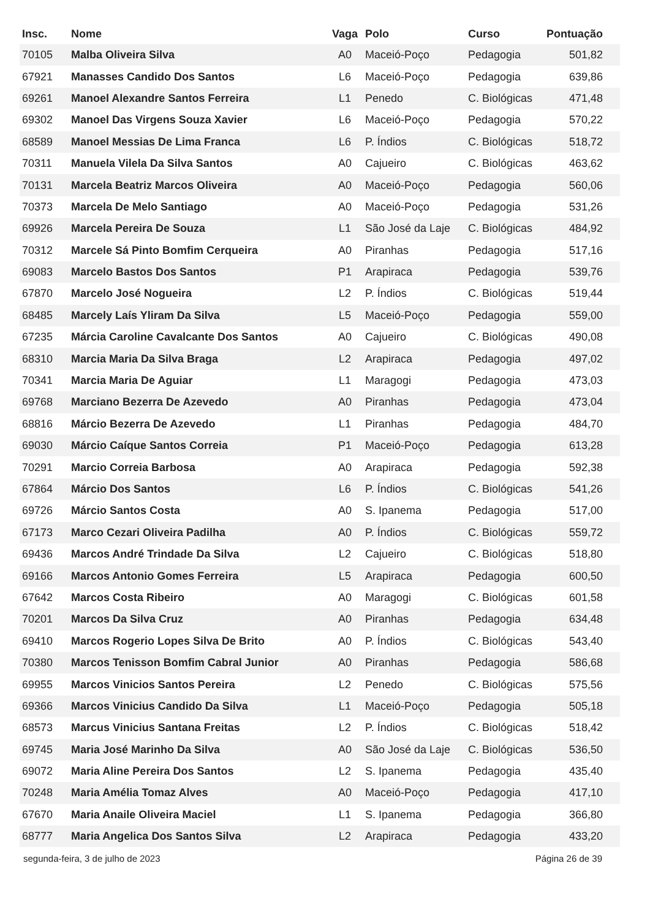| Insc. | Nome | Vaga | Polo | Curso | Pontuação |
| --- | --- | --- | --- | --- | --- |
| 70105 | Malba Oliveira Silva | A0 | Maceió-Poço | Pedagogia | 501,82 |
| 67921 | Manasses Candido Dos Santos | L6 | Maceió-Poço | Pedagogia | 639,86 |
| 69261 | Manoel Alexandre Santos Ferreira | L1 | Penedo | C. Biológicas | 471,48 |
| 69302 | Manoel Das Virgens Souza Xavier | L6 | Maceió-Poço | Pedagogia | 570,22 |
| 68589 | Manoel Messias De Lima Franca | L6 | P. Índios | C. Biológicas | 518,72 |
| 70311 | Manuela Vilela Da Silva Santos | A0 | Cajueiro | C. Biológicas | 463,62 |
| 70131 | Marcela Beatriz Marcos Oliveira | A0 | Maceió-Poço | Pedagogia | 560,06 |
| 70373 | Marcela De Melo Santiago | A0 | Maceió-Poço | Pedagogia | 531,26 |
| 69926 | Marcela Pereira De Souza | L1 | São José da Laje | C. Biológicas | 484,92 |
| 70312 | Marcele Sá Pinto Bomfim Cerqueira | A0 | Piranhas | Pedagogia | 517,16 |
| 69083 | Marcelo Bastos Dos Santos | P1 | Arapiraca | Pedagogia | 539,76 |
| 67870 | Marcelo José Nogueira | L2 | P. Índios | C. Biológicas | 519,44 |
| 68485 | Marcely Laís Yliram Da Silva | L5 | Maceió-Poço | Pedagogia | 559,00 |
| 67235 | Márcia Caroline Cavalcante Dos Santos | A0 | Cajueiro | C. Biológicas | 490,08 |
| 68310 | Marcia Maria Da Silva Braga | L2 | Arapiraca | Pedagogia | 497,02 |
| 70341 | Marcia Maria De Aguiar | L1 | Maragogi | Pedagogia | 473,03 |
| 69768 | Marciano Bezerra De Azevedo | A0 | Piranhas | Pedagogia | 473,04 |
| 68816 | Márcio Bezerra De Azevedo | L1 | Piranhas | Pedagogia | 484,70 |
| 69030 | Márcio Caíque Santos Correia | P1 | Maceió-Poço | Pedagogia | 613,28 |
| 70291 | Marcio Correia Barbosa | A0 | Arapiraca | Pedagogia | 592,38 |
| 67864 | Márcio Dos Santos | L6 | P. Índios | C. Biológicas | 541,26 |
| 69726 | Márcio Santos Costa | A0 | S. Ipanema | Pedagogia | 517,00 |
| 67173 | Marco Cezari Oliveira Padilha | A0 | P. Índios | C. Biológicas | 559,72 |
| 69436 | Marcos André Trindade Da Silva | L2 | Cajueiro | C. Biológicas | 518,80 |
| 69166 | Marcos Antonio Gomes Ferreira | L5 | Arapiraca | Pedagogia | 600,50 |
| 67642 | Marcos Costa Ribeiro | A0 | Maragogi | C. Biológicas | 601,58 |
| 70201 | Marcos Da Silva Cruz | A0 | Piranhas | Pedagogia | 634,48 |
| 69410 | Marcos Rogerio Lopes Silva De Brito | A0 | P. Índios | C. Biológicas | 543,40 |
| 70380 | Marcos Tenisson Bomfim Cabral Junior | A0 | Piranhas | Pedagogia | 586,68 |
| 69955 | Marcos Vinicios Santos Pereira | L2 | Penedo | C. Biológicas | 575,56 |
| 69366 | Marcos Vinicius Candido Da Silva | L1 | Maceió-Poço | Pedagogia | 505,18 |
| 68573 | Marcus Vinicius Santana Freitas | L2 | P. Índios | C. Biológicas | 518,42 |
| 69745 | Maria José Marinho Da Silva | A0 | São José da Laje | C. Biológicas | 536,50 |
| 69072 | Maria Aline Pereira Dos Santos | L2 | S. Ipanema | Pedagogia | 435,40 |
| 70248 | Maria Amélia Tomaz Alves | A0 | Maceió-Poço | Pedagogia | 417,10 |
| 67670 | Maria Anaile Oliveira Maciel | L1 | S. Ipanema | Pedagogia | 366,80 |
| 68777 | Maria Angelica Dos Santos Silva | L2 | Arapiraca | Pedagogia | 433,20 |
segunda-feira, 3 de julho de 2023 Página 26 de 39